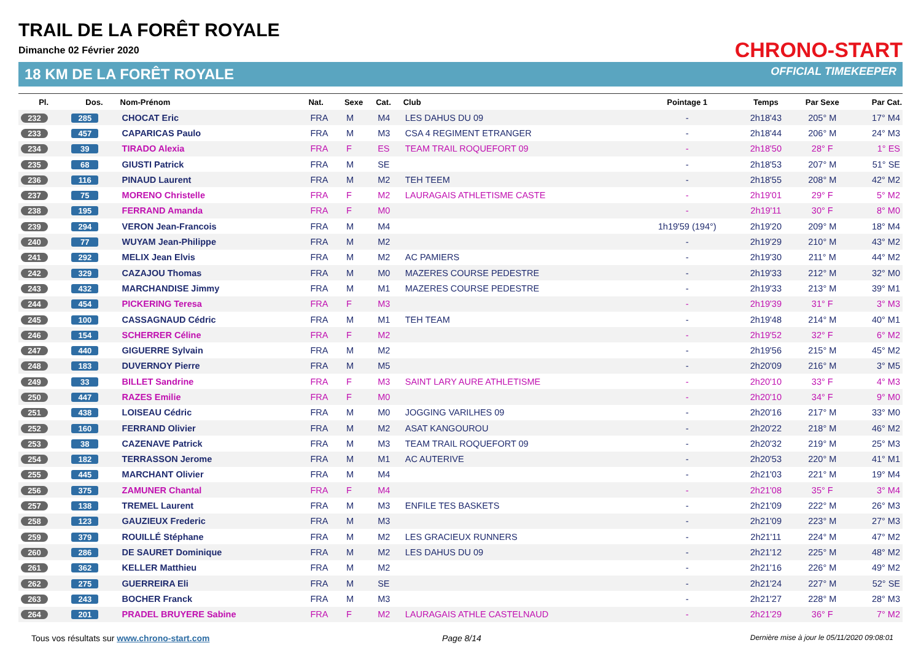TRAIL DE LA FORÊT ROYALE
Dimanche 02 Février 2020
18 KM DE LA FORÊT ROYALE
CHRONO-START
OFFICIAL TIMEKEEPER
| Pl. | Dos. | Nom-Prénom | Nat. | Sexe | Cat. | Club | Pointage 1 | Temps | Par Sexe | Par Cat. |
| --- | --- | --- | --- | --- | --- | --- | --- | --- | --- | --- |
| 232 | 285 | CHOCAT Eric | FRA | M | M4 | LES DAHUS DU 09 | - | 2h18'43 | 205° M | 17° M4 |
| 233 | 457 | CAPARICAS Paulo | FRA | M | M3 | CSA 4 REGIMENT ETRANGER | - | 2h18'44 | 206° M | 24° M3 |
| 234 | 39 | TIRADO Alexia | FRA | F | ES | TEAM TRAIL ROQUEFORT 09 | - | 2h18'50 | 28° F | 1° ES |
| 235 | 68 | GIUSTI Patrick | FRA | M | SE | | - | 2h18'53 | 207° M | 51° SE |
| 236 | 116 | PINAUD Laurent | FRA | M | M2 | TEH TEEM | - | 2h18'55 | 208° M | 42° M2 |
| 237 | 75 | MORENO Christelle | FRA | F | M2 | LAURAGAIS ATHLETISME CASTE | - | 2h19'01 | 29° F | 5° M2 |
| 238 | 195 | FERRAND Amanda | FRA | F | M0 | | - | 2h19'11 | 30° F | 8° M0 |
| 239 | 294 | VERON Jean-Francois | FRA | M | M4 | | 1h19'59 (194°) | 2h19'20 | 209° M | 18° M4 |
| 240 | 77 | WUYAM Jean-Philippe | FRA | M | M2 | | - | 2h19'29 | 210° M | 43° M2 |
| 241 | 292 | MELIX Jean Elvis | FRA | M | M2 | AC PAMIERS | - | 2h19'30 | 211° M | 44° M2 |
| 242 | 329 | CAZAJOU Thomas | FRA | M | M0 | MAZERES COURSE PEDESTRE | - | 2h19'33 | 212° M | 32° M0 |
| 243 | 432 | MARCHANDISE Jimmy | FRA | M | M1 | MAZERES COURSE PEDESTRE | - | 2h19'33 | 213° M | 39° M1 |
| 244 | 454 | PICKERING Teresa | FRA | F | M3 | | - | 2h19'39 | 31° F | 3° M3 |
| 245 | 100 | CASSAGNAUD Cédric | FRA | M | M1 | TEH TEAM | - | 2h19'48 | 214° M | 40° M1 |
| 246 | 154 | SCHERRER Céline | FRA | F | M2 | | - | 2h19'52 | 32° F | 6° M2 |
| 247 | 440 | GIGUERRE Sylvain | FRA | M | M2 | | - | 2h19'56 | 215° M | 45° M2 |
| 248 | 183 | DUVERNOY Pierre | FRA | M | M5 | | - | 2h20'09 | 216° M | 3° M5 |
| 249 | 33 | BILLET Sandrine | FRA | F | M3 | SAINT LARY AURE ATHLETISME | - | 2h20'10 | 33° F | 4° M3 |
| 250 | 447 | RAZES Emilie | FRA | F | M0 | | - | 2h20'10 | 34° F | 9° M0 |
| 251 | 438 | LOISEAU Cédric | FRA | M | M0 | JOGGING VARILHES 09 | - | 2h20'16 | 217° M | 33° M0 |
| 252 | 160 | FERRAND Olivier | FRA | M | M2 | ASAT KANGOUROU | - | 2h20'22 | 218° M | 46° M2 |
| 253 | 38 | CAZENAVE Patrick | FRA | M | M3 | TEAM TRAIL ROQUEFORT 09 | - | 2h20'32 | 219° M | 25° M3 |
| 254 | 182 | TERRASSON Jerome | FRA | M | M1 | AC AUTERIVE | - | 2h20'53 | 220° M | 41° M1 |
| 255 | 445 | MARCHANT Olivier | FRA | M | M4 | | - | 2h21'03 | 221° M | 19° M4 |
| 256 | 375 | ZAMUNER Chantal | FRA | F | M4 | | - | 2h21'08 | 35° F | 3° M4 |
| 257 | 138 | TREMEL Laurent | FRA | M | M3 | ENFILE TES BASKETS | - | 2h21'09 | 222° M | 26° M3 |
| 258 | 123 | GAUZIEUX Frederic | FRA | M | M3 | | - | 2h21'09 | 223° M | 27° M3 |
| 259 | 379 | ROUILLÉ Stéphane | FRA | M | M2 | LES GRACIEUX RUNNERS | - | 2h21'11 | 224° M | 47° M2 |
| 260 | 286 | DE SAURET Dominique | FRA | M | M2 | LES DAHUS DU 09 | - | 2h21'12 | 225° M | 48° M2 |
| 261 | 362 | KELLER Matthieu | FRA | M | M2 | | - | 2h21'16 | 226° M | 49° M2 |
| 262 | 275 | GUERREIRA Eli | FRA | M | SE | | - | 2h21'24 | 227° M | 52° SE |
| 263 | 243 | BOCHER Franck | FRA | M | M3 | | - | 2h21'27 | 228° M | 28° M3 |
| 264 | 201 | PRADEL BRUYERE Sabine | FRA | F | M2 | LAURAGAIS ATHLE CASTELNAUD | - | 2h21'29 | 36° F | 7° M2 |
Tous vos résultats sur www.chrono-start.com
Page 8/14
Dernière mise à jour le 05/11/2020 09:08:01